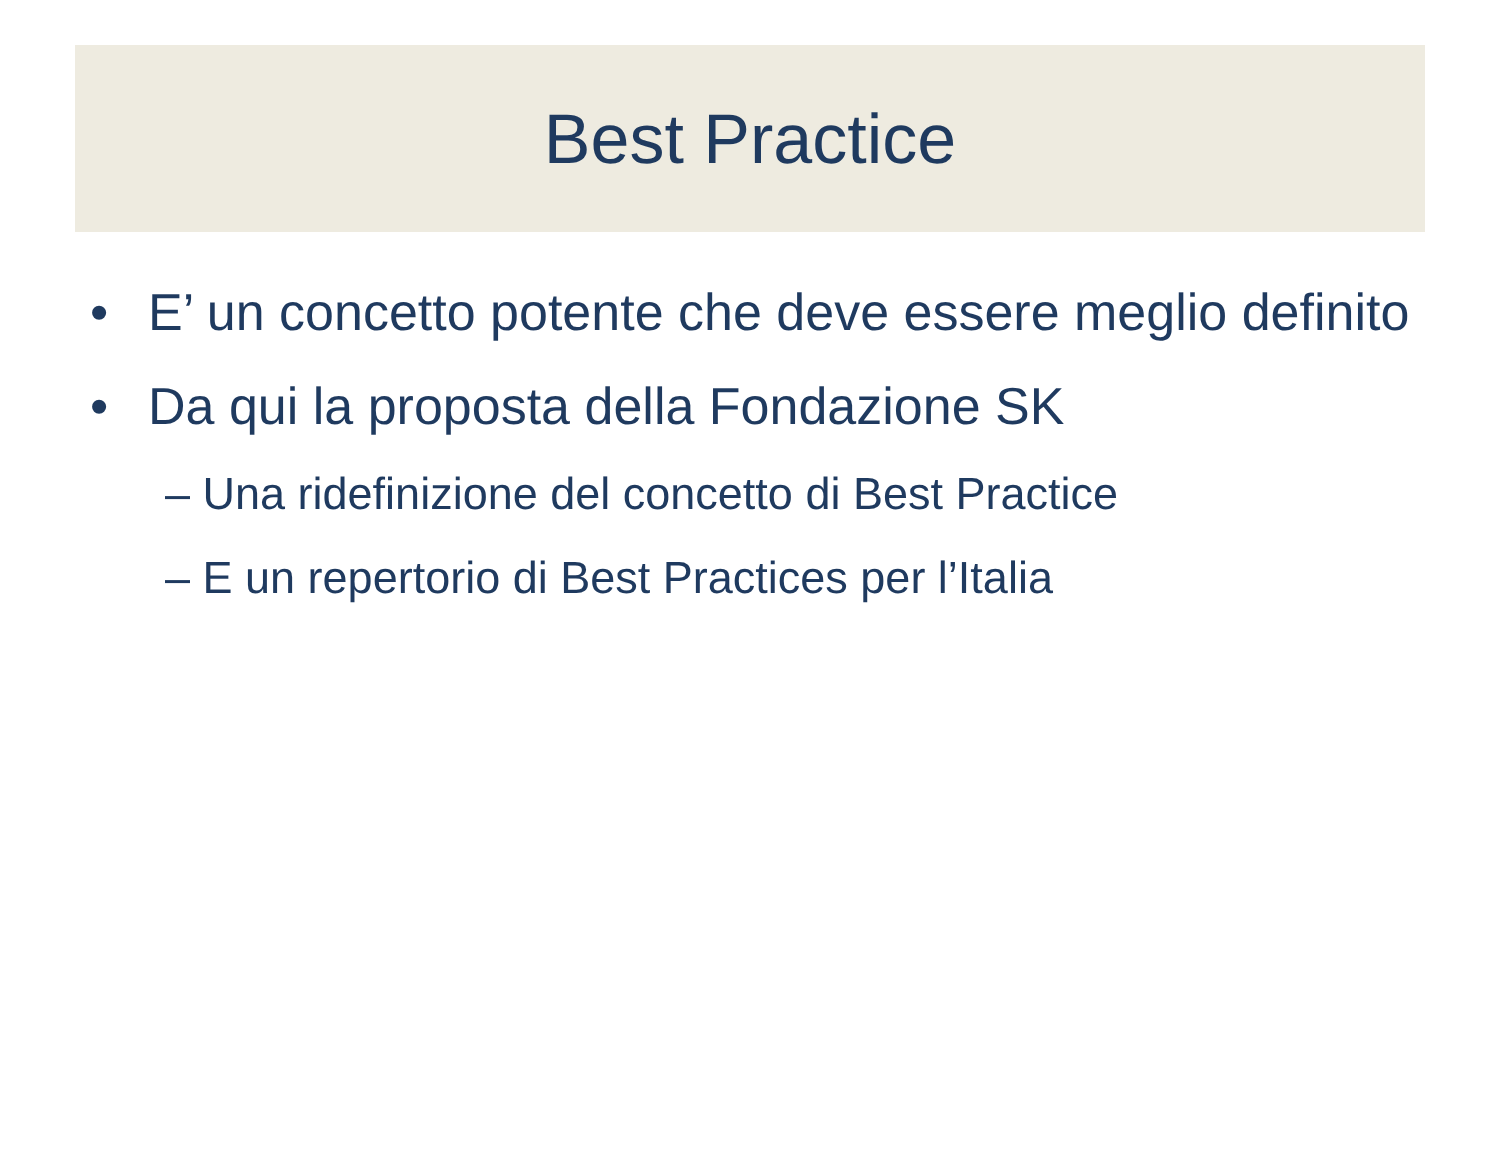Best Practice
• E’ un concetto potente che deve essere meglio definito
• Da qui la proposta della Fondazione SK
– Una ridefinizione del concetto di Best Practice
– E un repertorio di Best Practices per l’Italia